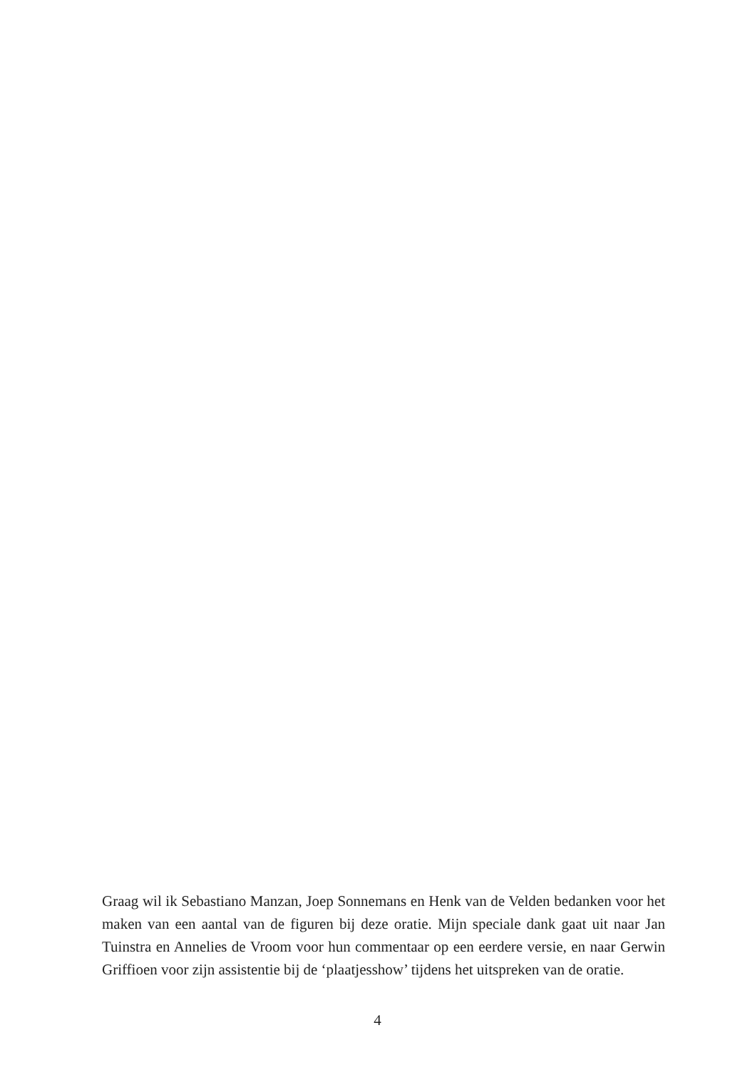Graag wil ik Sebastiano Manzan, Joep Sonnemans en Henk van de Velden bedanken voor het maken van een aantal van de figuren bij deze oratie. Mijn speciale dank gaat uit naar Jan Tuinstra en Annelies de Vroom voor hun commentaar op een eerdere versie, en naar Gerwin Griffioen voor zijn assistentie bij de ‘plaatjesshow’ tijdens het uitspreken van de oratie.
4